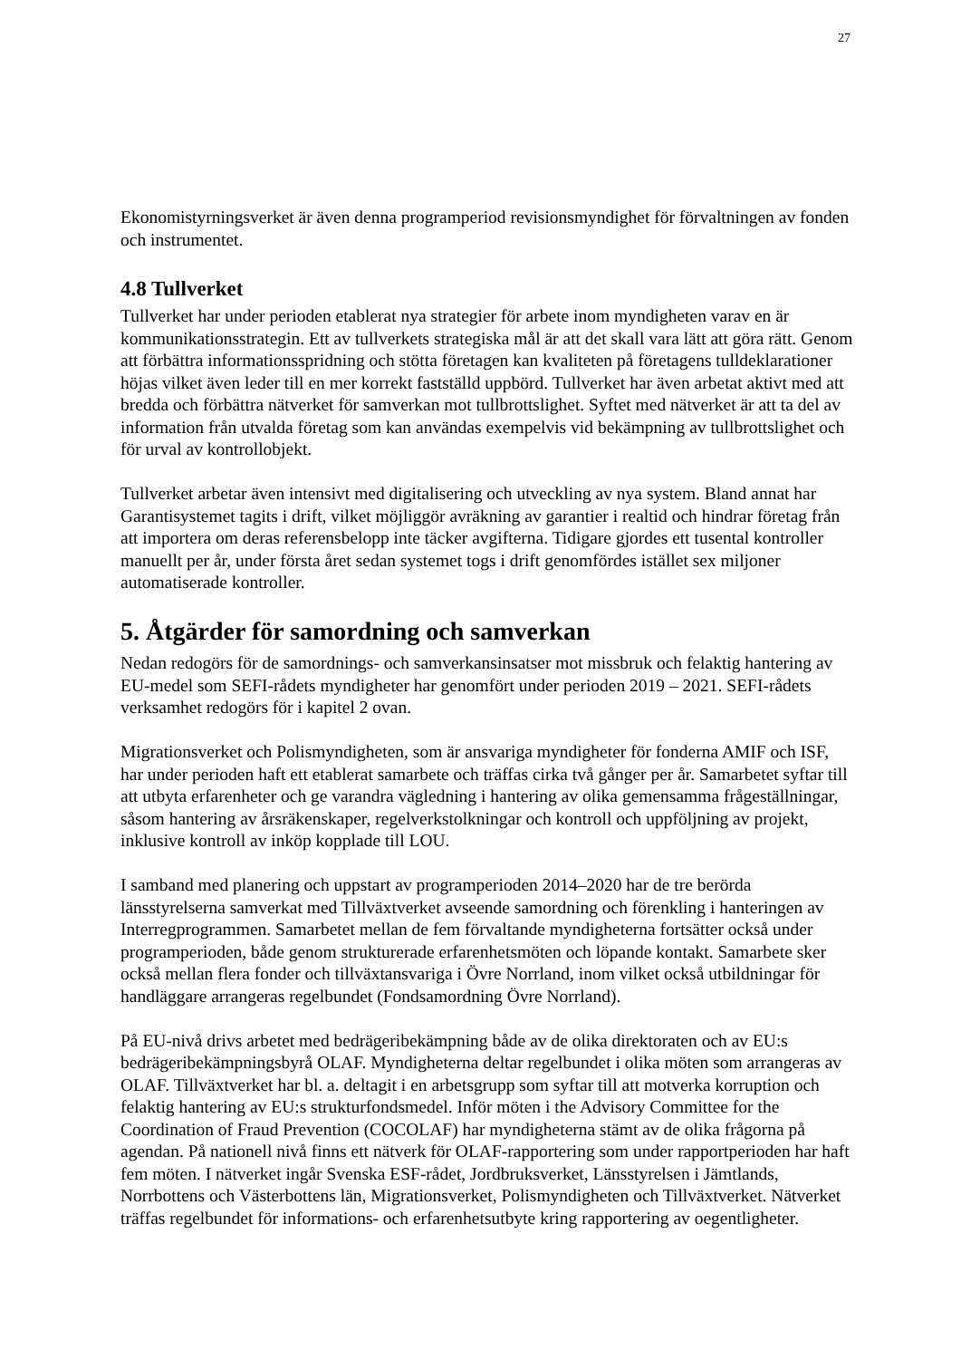27
Ekonomistyrningsverket är även denna programperiod revisionsmyndighet för förvaltningen av fonden och instrumentet.
4.8 Tullverket
Tullverket har under perioden etablerat nya strategier för arbete inom myndigheten varav en är kommunikationsstrategin. Ett av tullverkets strategiska mål är att det skall vara lätt att göra rätt. Genom att förbättra informationsspridning och stötta företagen kan kvaliteten på företagens tulldeklarationer höjas vilket även leder till en mer korrekt fastställd uppbörd. Tullverket har även arbetat aktivt med att bredda och förbättra nätverket för samverkan mot tullbrottslighet. Syftet med nätverket är att ta del av information från utvalda företag som kan användas exempelvis vid bekämpning av tullbrottslighet och för urval av kontrollobjekt.
Tullverket arbetar även intensivt med digitalisering och utveckling av nya system. Bland annat har Garantisystemet tagits i drift, vilket möjliggör avräkning av garantier i realtid och hindrar företag från att importera om deras referensbelopp inte täcker avgifterna. Tidigare gjordes ett tusental kontroller manuellt per år, under första året sedan systemet togs i drift genomfördes istället sex miljoner automatiserade kontroller.
5. Åtgärder för samordning och samverkan
Nedan redogörs för de samordnings- och samverkansinsatser mot missbruk och felaktig hantering av EU-medel som SEFI-rådets myndigheter har genomfört under perioden 2019 – 2021. SEFI-rådets verksamhet redogörs för i kapitel 2 ovan.
Migrationsverket och Polismyndigheten, som är ansvariga myndigheter för fonderna AMIF och ISF, har under perioden haft ett etablerat samarbete och träffas cirka två gånger per år. Samarbetet syftar till att utbyta erfarenheter och ge varandra vägledning i hantering av olika gemensamma frågeställningar, såsom hantering av årsräkenskaper, regelverkstolkningar och kontroll och uppföljning av projekt, inklusive kontroll av inköp kopplade till LOU.
I samband med planering och uppstart av programperioden 2014–2020 har de tre berörda länsstyrelserna samverkat med Tillväxtverket avseende samordning och förenkling i hanteringen av Interregprogrammen. Samarbetet mellan de fem förvaltande myndigheterna fortsätter också under programperioden, både genom strukturerade erfarenhetsmöten och löpande kontakt. Samarbete sker också mellan flera fonder och tillväxtansvariga i Övre Norrland, inom vilket också utbildningar för handläggare arrangeras regelbundet (Fondsamordning Övre Norrland).
På EU-nivå drivs arbetet med bedrägeribekämpning både av de olika direktoraten och av EU:s bedrägeribekämpningsbyrå OLAF. Myndigheterna deltar regelbundet i olika möten som arrangeras av OLAF. Tillväxtverket har bl. a. deltagit i en arbetsgrupp som syftar till att motverka korruption och felaktig hantering av EU:s strukturfondsmedel. Inför möten i the Advisory Committee for the Coordination of Fraud Prevention (COCOLAF) har myndigheterna stämt av de olika frågorna på agendan. På nationell nivå finns ett nätverk för OLAF-rapportering som under rapportperioden har haft fem möten. I nätverket ingår Svenska ESF-rådet, Jordbruksverket, Länsstyrelsen i Jämtlands, Norrbottens och Västerbottens län, Migrationsverket, Polismyndigheten och Tillväxtverket. Nätverket träffas regelbundet för informations- och erfarenhetsutbyte kring rapportering av oegentligheter.